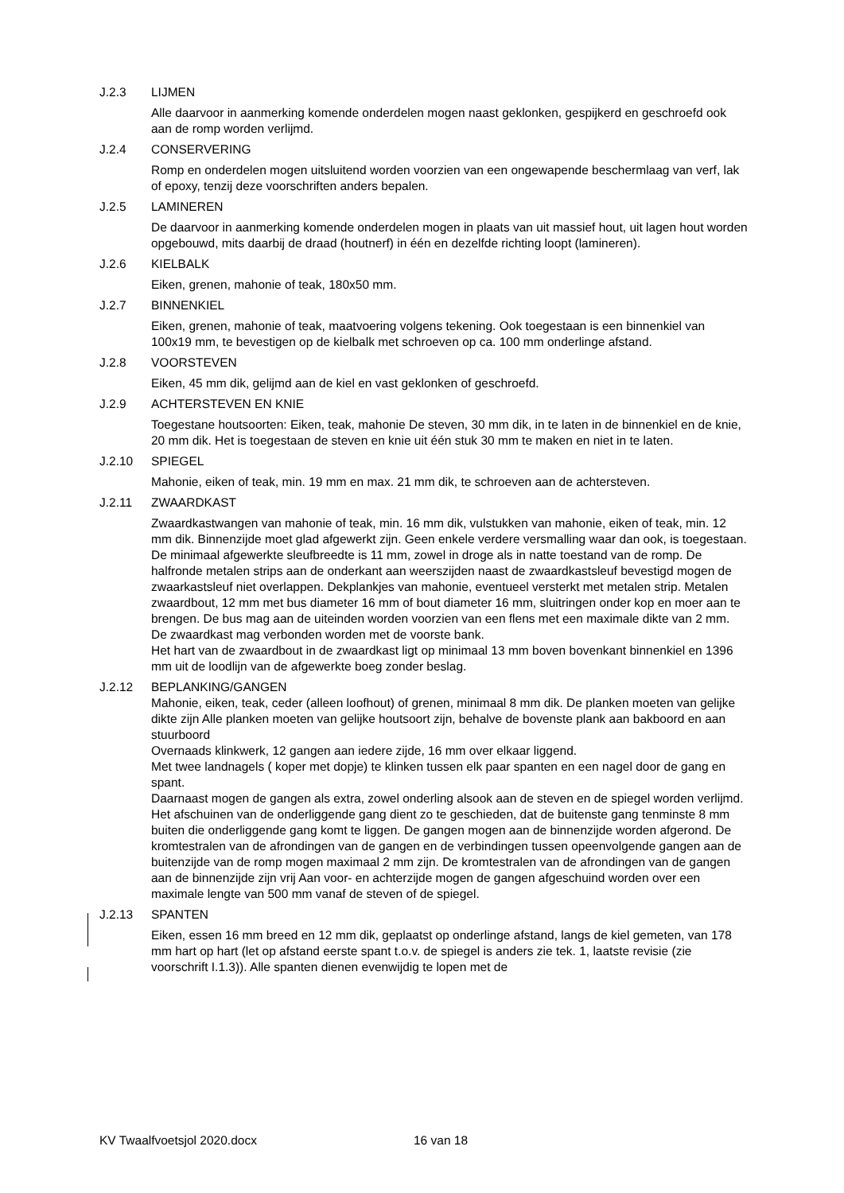J.2.3 LIJMEN
Alle daarvoor in aanmerking komende onderdelen mogen naast geklonken, gespijkerd en geschroefd ook aan de romp worden verlijmd.
J.2.4 CONSERVERING
Romp en onderdelen mogen uitsluitend worden voorzien van een ongewapende beschermlaag van verf, lak of epoxy, tenzij deze voorschriften anders bepalen.
J.2.5 LAMINEREN
De daarvoor in aanmerking komende onderdelen mogen in plaats van uit massief hout, uit lagen hout worden opgebouwd, mits daarbij de draad (houtnerf) in één en dezelfde richting loopt (lamineren).
J.2.6 KIELBALK
Eiken, grenen, mahonie of teak, 180x50 mm.
J.2.7 BINNENKIEL
Eiken, grenen, mahonie of teak, maatvoering volgens tekening. Ook toegestaan is een binnenkiel van 100x19 mm, te bevestigen op de kielbalk met schroeven op ca. 100 mm onderlinge afstand.
J.2.8 VOORSTEVEN
Eiken, 45 mm dik, gelijmd aan de kiel en vast geklonken of geschroefd.
J.2.9 ACHTERSTEVEN EN KNIE
Toegestane houtsoorten: Eiken, teak, mahonie De steven, 30 mm dik, in te laten in de binnenkiel en de knie, 20 mm dik. Het is toegestaan de steven en knie uit één stuk 30 mm te maken en niet in te laten.
J.2.10 SPIEGEL
Mahonie, eiken of teak, min. 19 mm en max. 21 mm dik, te schroeven aan de achtersteven.
J.2.11 ZWAARDKAST
Zwaardkastwangen van mahonie of teak, min. 16 mm dik, vulstukken van mahonie, eiken of teak, min. 12 mm dik. Binnenzijde moet glad afgewerkt zijn. Geen enkele verdere versmalling waar dan ook, is toegestaan. De minimaal afgewerkte sleufbreedte is 11 mm, zowel in droge als in natte toestand van de romp. De halfronde metalen strips aan de onderkant aan weerszijden naast de zwaardkastsleuf bevestigd mogen de zwaarkastsleuf niet overlappen. Dekplankjes van mahonie, eventueel versterkt met metalen strip. Metalen zwaardbout, 12 mm met bus diameter 16 mm of bout diameter 16 mm, sluitringen onder kop en moer aan te brengen. De bus mag aan de uiteinden worden voorzien van een flens met een maximale dikte van 2 mm.
De zwaardkast mag verbonden worden met de voorste bank.
Het hart van de zwaardbout in de zwaardkast ligt op minimaal 13 mm boven bovenkant binnenkiel en 1396 mm uit de loodlijn van de afgewerkte boeg zonder beslag.
J.2.12 BEPLANKING/GANGEN
Mahonie, eiken, teak, ceder (alleen loofhout) of grenen, minimaal 8 mm dik. De planken moeten van gelijke dikte zijn Alle planken moeten van gelijke houtsoort zijn, behalve de bovenste plank aan bakboord en aan stuurboord
Overnaads klinkwerk, 12 gangen aan iedere zijde, 16 mm over elkaar liggend.
Met twee landnagels ( koper met dopje) te klinken tussen elk paar spanten en een nagel door de gang en spant.
Daarnaast mogen de gangen als extra, zowel onderling alsook aan de steven en de spiegel worden verlijmd.
Het afschuinen van de onderliggende gang dient zo te geschieden, dat de buitenste gang tenminste 8 mm buiten die onderliggende gang komt te liggen. De gangen mogen aan de binnenzijde worden afgerond. De kromtestralen van de afrondingen van de gangen en de verbindingen tussen opeenvolgende gangen aan de buitenzijde van de romp mogen maximaal 2 mm zijn. De kromtestralen van de afrondingen van de gangen aan de binnenzijde zijn vrij Aan voor- en achterzijde mogen de gangen afgeschuind worden over een maximale lengte van 500 mm vanaf de steven of de spiegel.
J.2.13 SPANTEN
Eiken, essen 16 mm breed en 12 mm dik, geplaatst op onderlinge afstand, langs de kiel gemeten, van 178 mm hart op hart (let op afstand eerste spant t.o.v. de spiegel is anders zie tek. 1, laatste revisie (zie voorschrift I.1.3)). Alle spanten dienen evenwijdig te lopen met de
KV Twaalfvoetsjol 2020.docx 16 van 18